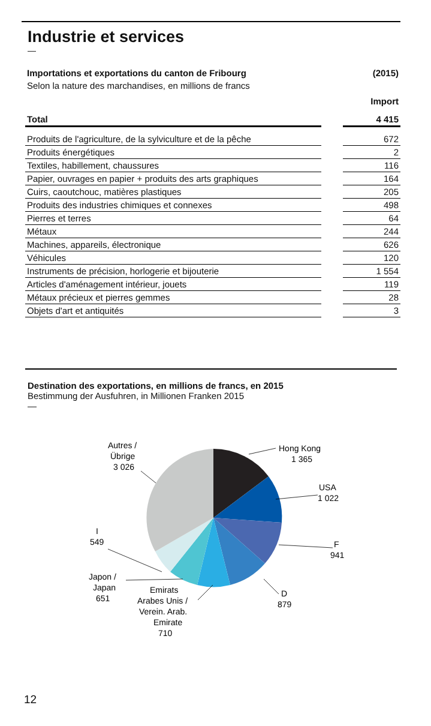Industrie et services
—
| Importations et exportations du canton de Fribourg | | (2015) |
| --- | --- | --- |
| Selon la nature des marchandises, en millions de francs | | |
| | | Import |
| Total | | 4 415 |
| Produits de l'agriculture, de la sylviculture et de la pêche | | 672 |
| Produits énergétiques | | 2 |
| Textiles, habillement, chaussures | | 116 |
| Papier, ouvrages en papier + produits des arts graphiques | | 164 |
| Cuirs, caoutchouc, matières plastiques | | 205 |
| Produits des industries chimiques et connexes | | 498 |
| Pierres et terres | | 64 |
| Métaux | | 244 |
| Machines, appareils, électronique | | 626 |
| Véhicules | | 120 |
| Instruments de précision, horlogerie et bijouterie | | 1 554 |
| Articles d'aménagement intérieur, jouets | | 119 |
| Métaux précieux et pierres gemmes | | 28 |
| Objets d'art et antiquités | | 3 |
Destination des exportations, en millions de francs, en 2015
Bestimmung der Ausfuhren, in Millionen Franken 2015
—
Hong Kong
1 365
USA
1 022
F
941
D
879
Emirats
Arabes Unis /
Verein. Arab.
Emirate
710
Japon /
Japan
651
I
549
Autres /
Übrige
3 026
12